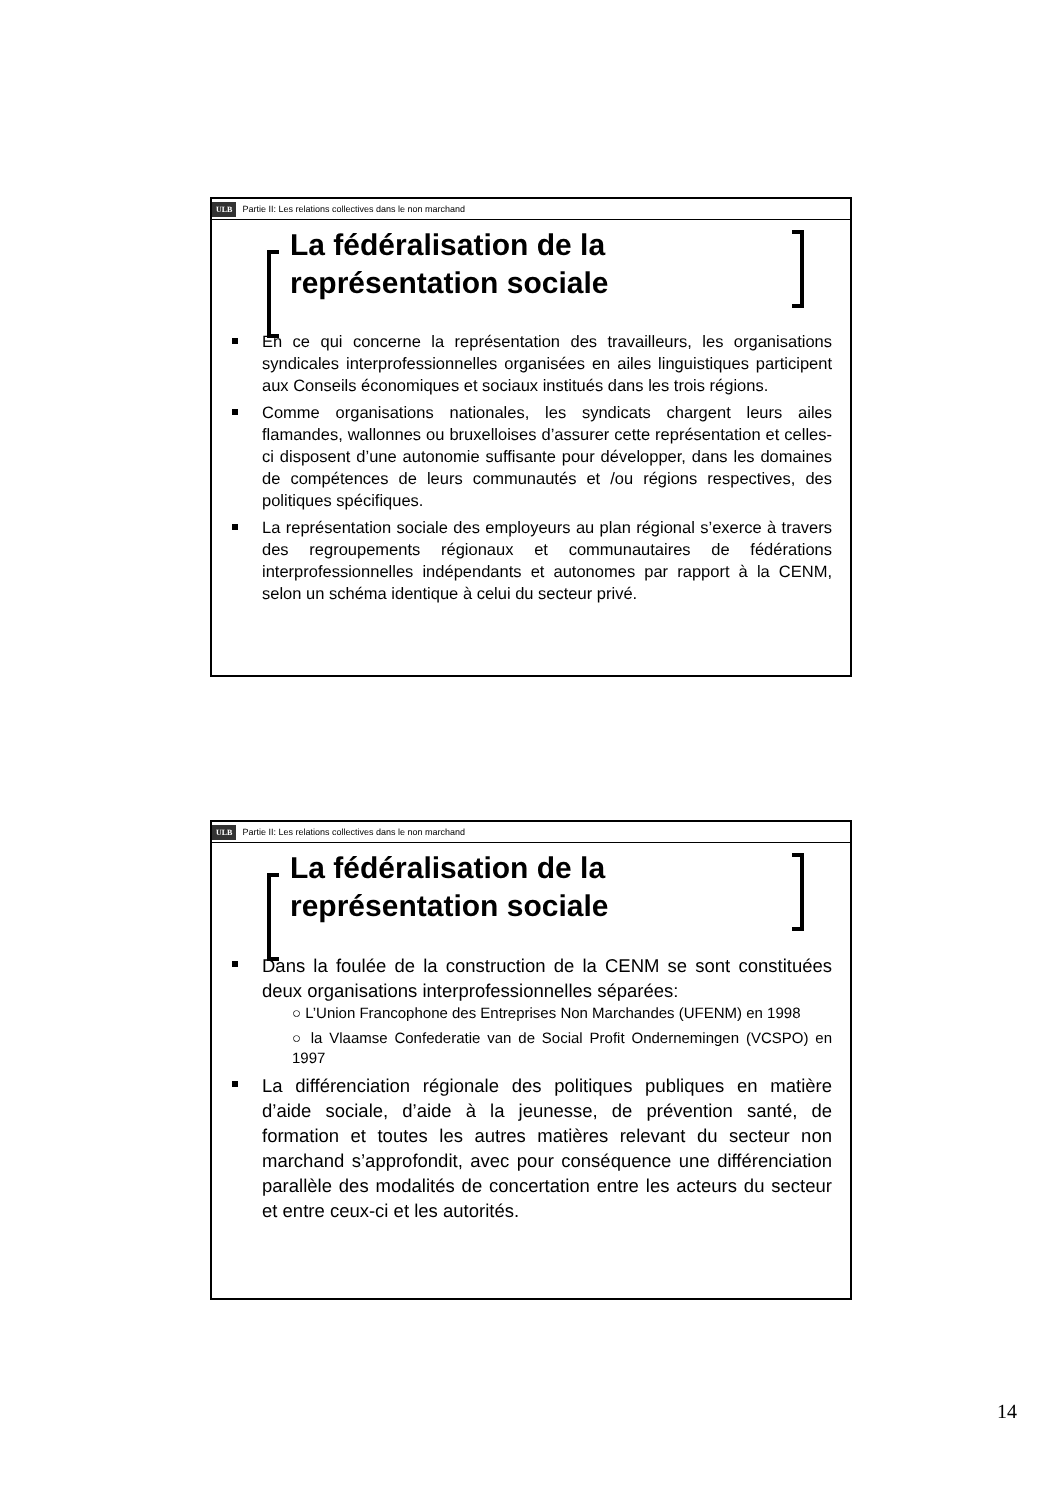ULB Partie II: Les relations collectives dans le non marchand
La fédéralisation de la
représentation sociale
En ce qui concerne la représentation des travailleurs, les organisations syndicales interprofessionnelles organisées en ailes linguistiques participent aux Conseils économiques et sociaux institués dans les trois régions.
Comme organisations nationales, les syndicats chargent leurs ailes flamandes, wallonnes ou bruxelloises d’assurer cette représentation et celles-ci disposent d’une autonomie suffisante pour développer, dans les domaines de compétences de leurs communautés et /ou régions respectives, des politiques spécifiques.
La représentation sociale des employeurs au plan régional s’exerce à travers des regroupements régionaux et communautaires de fédérations interprofessionnelles indépendants et autonomes par rapport à la CENM, selon un schéma identique à celui du secteur privé.
ULB Partie II: Les relations collectives dans le non marchand
La fédéralisation de la
représentation sociale
Dans la foulée de la construction de la CENM se sont constituées deux organisations interprofessionnelles séparées:
○ L’Union Francophone des Entreprises Non Marchandes (UFENM) en 1998
○ la Vlaamse Confederatie van de Social Profit Ondernemingen (VCSPO) en 1997
La différenciation régionale des politiques publiques en matière d’aide sociale, d’aide à la jeunesse, de prévention santé, de formation et toutes les autres matières relevant du secteur non marchand s’approfondit, avec pour conséquence une différenciation parallèle des modalités de concertation entre les acteurs du secteur et entre ceux-ci et les autorités.
14